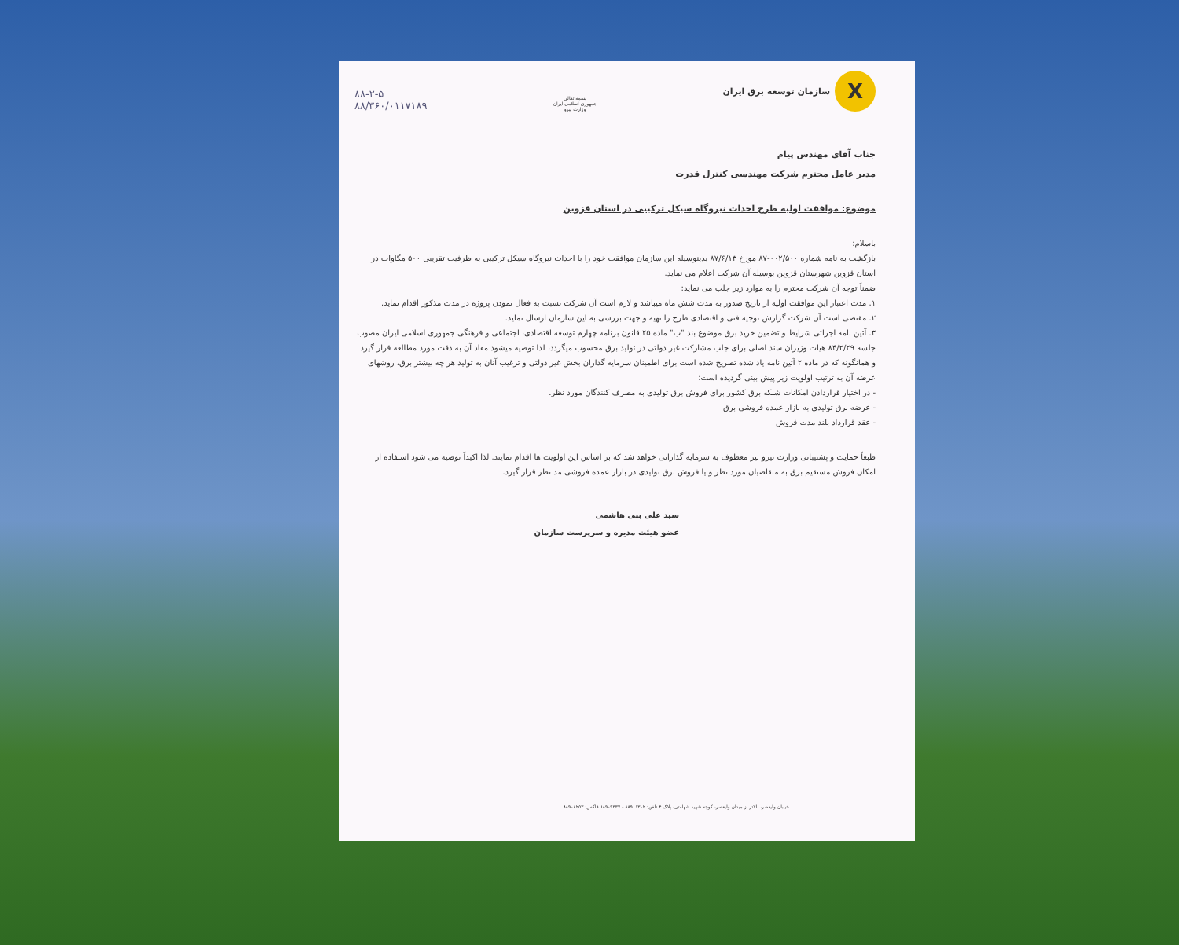X
سازمان توسعه برق ایران
بسمه تعالی
جمهوری اسلامی ایران
وزارت نیرو
۸۸-۲-۵
۸۸/۳۶۰/۰۱۱۷۱۸۹
جناب آقای مهندس پیام
مدیر عامل محترم شرکت مهندسی کنترل قدرت
موضوع: موافقت اولیه طرح احداث نیروگاه سیکل ترکیبی در استان قزوین
باسلام:
بازگشت به نامه شماره ۰۰۲/۵۰۰-۸۷ مورخ ۸۷/۶/۱۳ بدینوسیله این سازمان موافقت خود را با احداث نیروگاه سیکل ترکیبی به ظرفیت تقریبی ۵۰۰ مگاوات در استان قزوین شهرستان قزوین بوسیله آن شرکت اعلام می نماید.
ضمناً توجه آن شرکت محترم را به موارد زیر جلب می نماید:
۱. مدت اعتبار این موافقت اولیه از تاریخ صدور به مدت شش ماه میباشد و لازم است آن شرکت نسبت به فعال نمودن پروژه در مدت مذکور اقدام نماید.
۲. مقتضی است آن شرکت گزارش توجیه فنی و اقتصادی طرح را تهیه و جهت بررسی به این سازمان ارسال نماید.
۳. آئین نامه اجرائی شرایط و تضمین خرید برق موضوع بند "ب" ماده ۲۵ قانون برنامه چهارم توسعه اقتصادی، اجتماعی و فرهنگی جمهوری اسلامی ایران مصوب جلسه ۸۴/۲/۲۹ هیات وزیران سند اصلی برای جلب مشارکت غیر دولتی در تولید برق محسوب میگردد، لذا توصیه میشود مفاد آن به دقت مورد مطالعه قرار گیرد و همانگونه که در ماده ۲ آئین نامه یاد شده تصریح شده است برای اطمینان سرمایه گذاران بخش غیر دولتی و ترغیب آنان به تولید هر چه بیشتر برق، روشهای عرضه آن به ترتیب اولویت زیر پیش بینی گردیده است:
- در اختیار قراردادن امکانات شبکه برق کشور برای فروش برق تولیدی به مصرف کنندگان مورد نظر.
- عرضه برق تولیدی به بازار عمده فروشی برق
- عقد قرارداد بلند مدت فروش
طبعاً حمایت و پشتیبانی وزارت نیرو نیز معطوف به سرمایه گذارانی خواهد شد که بر اساس این اولویت ها اقدام نمایند. لذا اکیداً توصیه می شود استفاده از امکان فروش مستقیم برق به متقاضیان مورد نظر و یا فروش برق تولیدی در بازار عمده فروشی مد نظر قرار گیرد.
سید علی بنی هاشمی
عضو هیئت مدیره و سرپرست سازمان
خیابان ولیعصر، بالاتر از میدان ولیعصر، کوچه شهید شهامتی، پلاک ۴ تلفن: ۸۸۹۰۱۳۰۲ - ۸۸۹۰۹۳۳۷ فاکس: ۸۸۹۰۸۲۵۳